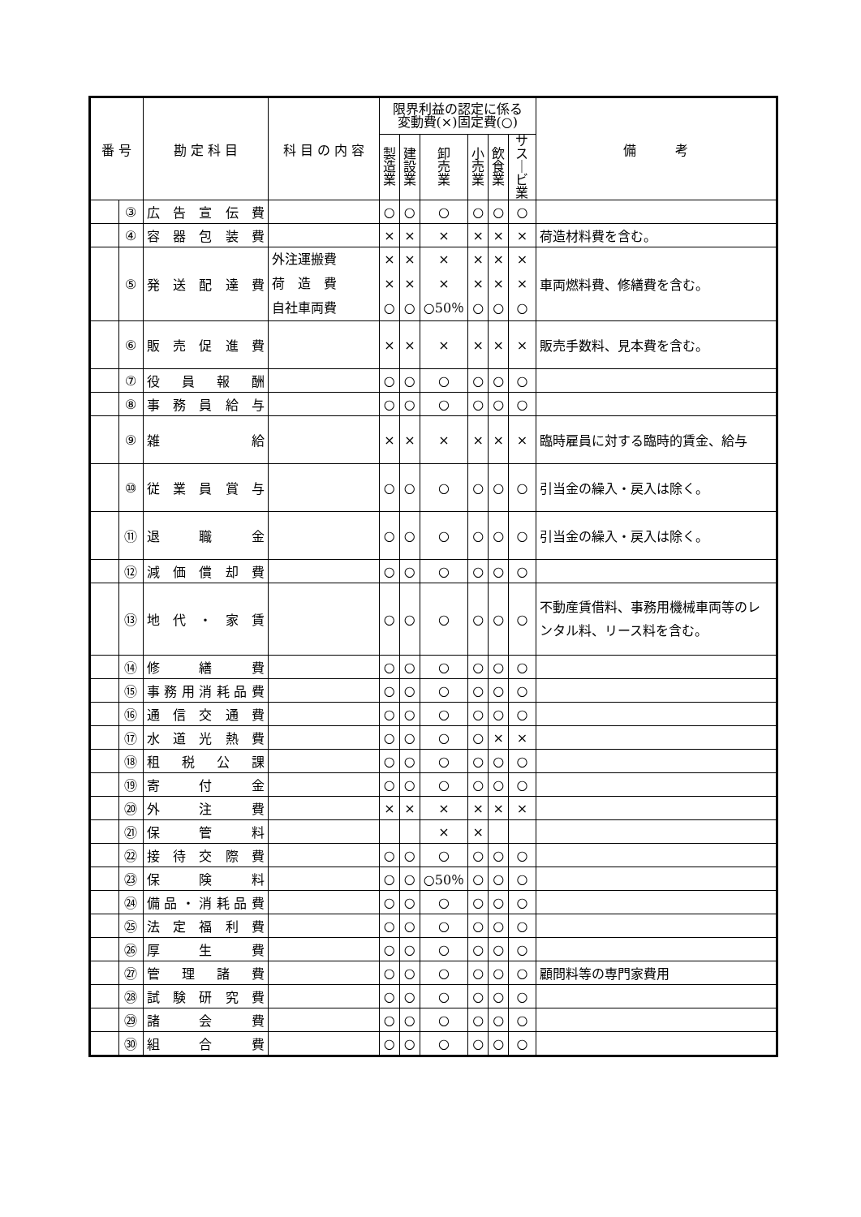| 番 号 | | 勘 定 科 目 | 科 目 の 内 容 | 限界利益の認定に係る 変動費(×)固定費(○) | | | | | | 備 考 |
| --- | --- | --- | --- | --- | --- | --- | --- | --- | --- | --- |
| | | | | 製 造 業 | 建 設 業 | 卸 売 業 | 小 売 業 | 飲 食 業 | サス ｜ ビ業 | |
| | ③ | 広告宣伝費 | | ○ | ○ | ○ | ○ | ○ | ○ | |
| | ④ | 容器包装費 | | × | × | × | × | × | × | 荷造材料費を含む。 |
| | ⑤ | 発送配達費 | 外注運搬費 荷 造 費 自社車両費 | × × ○ | × × ○ | × × ○50％ | × × ○ | × × ○ | × × ○ | 車両燃料費、修繕費を含む。 |
| | ⑥ | 販売促進費 | | × | × | × | × | × | × | 販売手数料、見本費を含む。 |
| | ⑦ | 役員報酬 | | ○ | ○ | ○ | ○ | ○ | ○ | |
| | ⑧ | 事務員給与 | | ○ | ○ | ○ | ○ | ○ | ○ | |
| | ⑨ | 雑給 | | × | × | × | × | × | × | 臨時雇員に対する臨時的賃金、給与 |
| | ⑩ | 従業員賞与 | | ○ | ○ | ○ | ○ | ○ | ○ | 引当金の繰入・戻入は除く。 |
| | ⑪ | 退職金 | | ○ | ○ | ○ | ○ | ○ | ○ | 引当金の繰入・戻入は除く。 |
| | ⑫ | 減価償却費 | | ○ | ○ | ○ | ○ | ○ | ○ | |
| | ⑬ | 地代・家賃 | | ○ | ○ | ○ | ○ | ○ | ○ | 不動産賃借料、事務用機械車両等のレンタル料、リース料を含む。 |
| | ⑭ | 修繕費 | | ○ | ○ | ○ | ○ | ○ | ○ | |
| | ⑮ | 事務用消耗品費 | | ○ | ○ | ○ | ○ | ○ | ○ | |
| | ⑯ | 通信交通費 | | ○ | ○ | ○ | ○ | ○ | ○ | |
| | ⑰ | 水道光熱費 | | ○ | ○ | ○ | ○ | × | × | |
| | ⑱ | 租税公課 | | ○ | ○ | ○ | ○ | ○ | ○ | |
| | ⑲ | 寄付金 | | ○ | ○ | ○ | ○ | ○ | ○ | |
| | ⑳ | 外注費 | | × | × | × | × | × | × | |
| | ㉑ | 保管料 | | | | × | × | | | |
| | ㉒ | 接待交際費 | | ○ | ○ | ○ | ○ | ○ | ○ | |
| | ㉓ | 保険料 | | ○ | ○ | ○50％ | ○ | ○ | ○ | |
| | ㉔ | 備品・消耗品費 | | ○ | ○ | ○ | ○ | ○ | ○ | |
| | ㉕ | 法定福利費 | | ○ | ○ | ○ | ○ | ○ | ○ | |
| | ㉖ | 厚生費 | | ○ | ○ | ○ | ○ | ○ | ○ | |
| | ㉗ | 管理諸費 | | ○ | ○ | ○ | ○ | ○ | ○ | 顧問料等の専門家費用 |
| | ㉘ | 試験研究費 | | ○ | ○ | ○ | ○ | ○ | ○ | |
| | ㉙ | 諸会費 | | ○ | ○ | ○ | ○ | ○ | ○ | |
| | ㉚ | 組合費 | | ○ | ○ | ○ | ○ | ○ | ○ | |